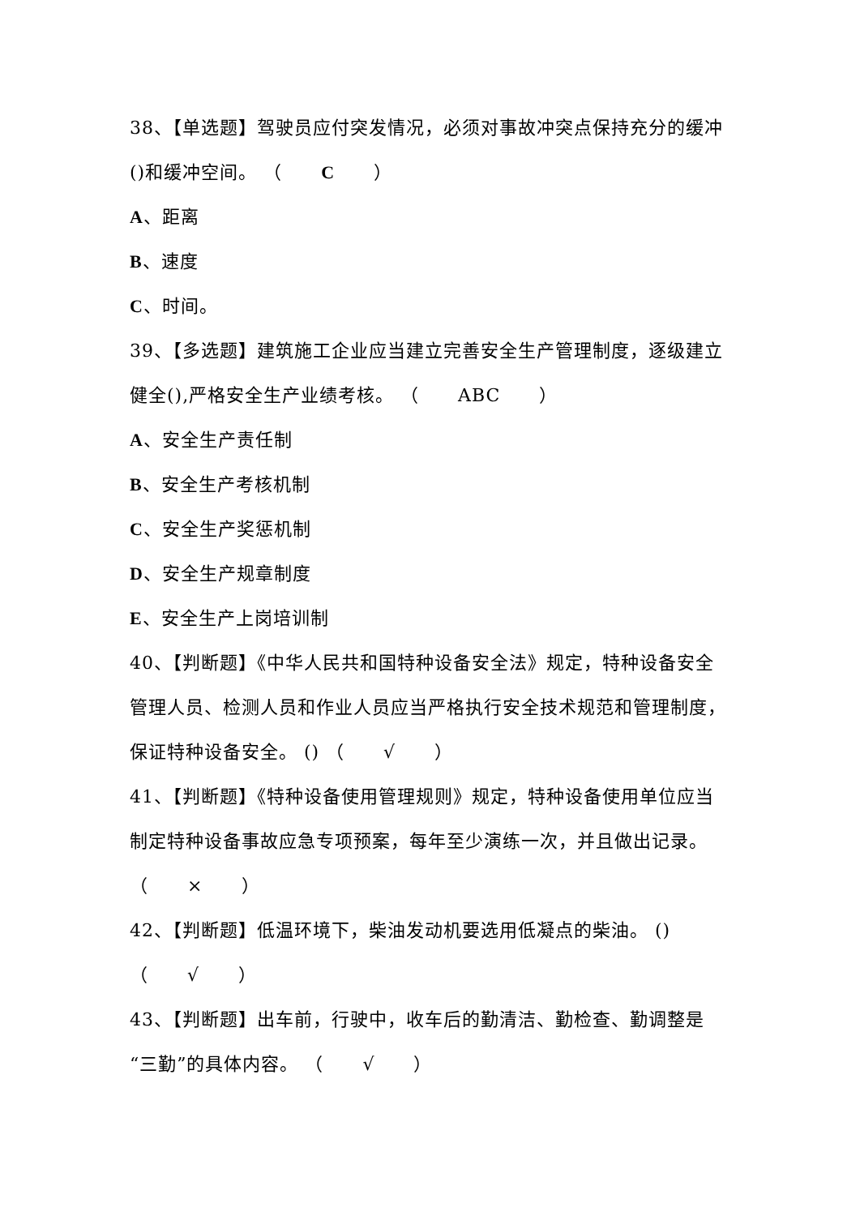38、【单选题】驾驶员应付突发情况，必须对事故冲突点保持充分的缓冲()和缓冲空间。 （ C ）
A、距离
B、速度
C、时间。
39、【多选题】建筑施工企业应当建立完善安全生产管理制度，逐级建立健全(),严格安全生产业绩考核。 （ ABC ）
A、安全生产责任制
B、安全生产考核机制
C、安全生产奖惩机制
D、安全生产规章制度
E、安全生产上岗培训制
40、【判断题】《中华人民共和国特种设备安全法》规定，特种设备安全管理人员、检测人员和作业人员应当严格执行安全技术规范和管理制度，保证特种设备安全。 () （ √ ）
41、【判断题】《特种设备使用管理规则》规定，特种设备使用单位应当制定特种设备事故应急专项预案，每年至少演练一次，并且做出记录。 （ × ）
42、【判断题】低温环境下，柴油发动机要选用低凝点的柴油。 () （ √ ）
43、【判断题】出车前，行驶中，收车后的勤清洁、勤检查、勤调整是“三勤”的具体内容。 （ √ ）